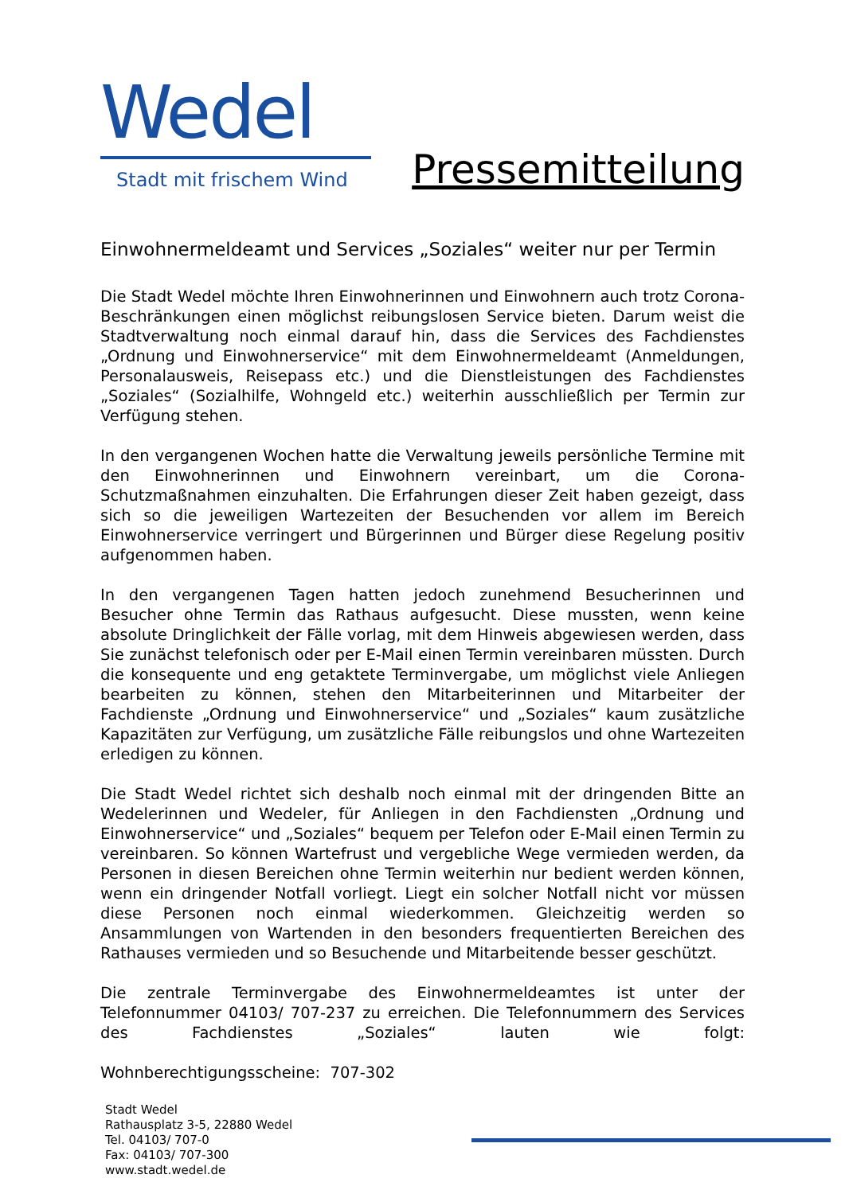Wedel
Stadt mit frischem Wind
Pressemitteilung
Einwohnermeldeamt und Services „Soziales“ weiter nur per Termin
Die Stadt Wedel möchte Ihren Einwohnerinnen und Einwohnern auch trotz Corona-Beschränkungen einen möglichst reibungslosen Service bieten. Darum weist die Stadtverwaltung noch einmal darauf hin, dass die Services des Fachdienstes „Ordnung und Einwohnerservice“ mit dem Einwohnermeldeamt (Anmeldungen, Personalausweis, Reisepass etc.) und die Dienstleistungen des Fachdienstes „Soziales“ (Sozialhilfe, Wohngeld etc.) weiterhin ausschließlich per Termin zur Verfügung stehen.
In den vergangenen Wochen hatte die Verwaltung jeweils persönliche Termine mit den Einwohnerinnen und Einwohnern vereinbart, um die Corona-Schutzmaßnahmen einzuhalten. Die Erfahrungen dieser Zeit haben gezeigt, dass sich so die jeweiligen Wartezeiten der Besuchenden vor allem im Bereich Einwohnerservice verringert und Bürgerinnen und Bürger diese Regelung positiv aufgenommen haben.
In den vergangenen Tagen hatten jedoch zunehmend Besucherinnen und Besucher ohne Termin das Rathaus aufgesucht. Diese mussten, wenn keine absolute Dringlichkeit der Fälle vorlag, mit dem Hinweis abgewiesen werden, dass Sie zunächst telefonisch oder per E-Mail einen Termin vereinbaren müssten. Durch die konsequente und eng getaktete Terminvergabe, um möglichst viele Anliegen bearbeiten zu können, stehen den Mitarbeiterinnen und Mitarbeiter der Fachdienste „Ordnung und Einwohnerservice“ und „Soziales“ kaum zusätzliche Kapazitäten zur Verfügung, um zusätzliche Fälle reibungslos und ohne Wartezeiten erledigen zu können.
Die Stadt Wedel richtet sich deshalb noch einmal mit der dringenden Bitte an Wedelerinnen und Wedeler, für Anliegen in den Fachdiensten „Ordnung und Einwohnerservice“ und „Soziales“ bequem per Telefon oder E-Mail einen Termin zu vereinbaren. So können Wartefrust und vergebliche Wege vermieden werden, da Personen in diesen Bereichen ohne Termin weiterhin nur bedient werden können, wenn ein dringender Notfall vorliegt. Liegt ein solcher Notfall nicht vor müssen diese Personen noch einmal wiederkommen. Gleichzeitig werden so Ansammlungen von Wartenden in den besonders frequentierten Bereichen des Rathauses vermieden und so Besuchende und Mitarbeitende besser geschützt.
Die zentrale Terminvergabe des Einwohnermeldeamtes ist unter der Telefonnummer 04103/ 707-237 zu erreichen. Die Telefonnummern des Services des Fachdienstes „Soziales“ lauten wie folgt:
Wohnberechtigungsscheine: 707-302
Stadt Wedel
Rathausplatz 3-5, 22880 Wedel
Tel. 04103/ 707-0
Fax: 04103/ 707-300
www.stadt.wedel.de